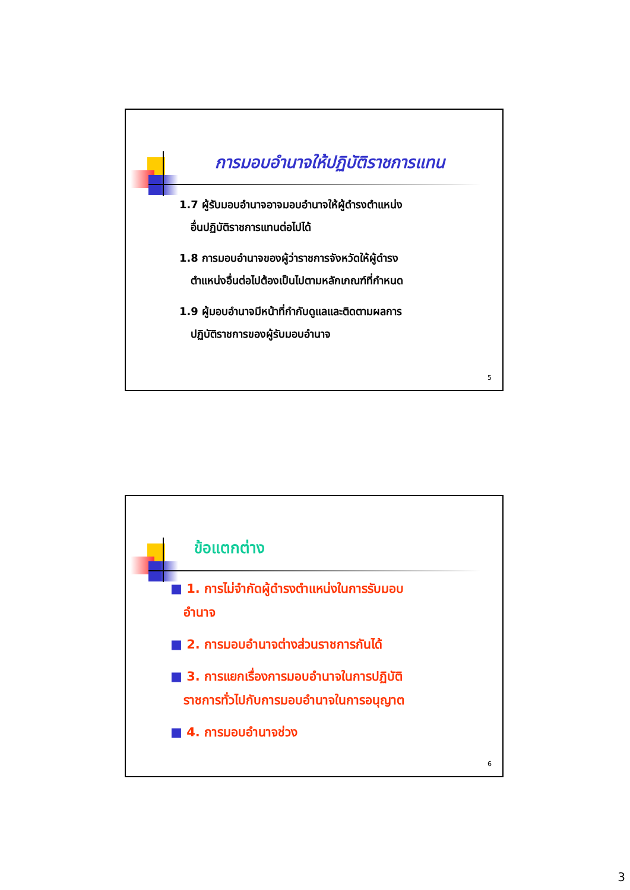การมอบอำนาจให้ปฏิบัติราชการแทน
1.7 ผู้รับมอบอำนาจอาจมอบอำนาจให้ผู้ดำรงตำแหน่ง
อื่นปฏิบัติราชการแทนต่อไปได้
1.8 การมอบอำนาจของผู้ว่าราชการจังหวัดให้ผู้ดำรง
ตำแหน่งอื่นต่อไปต้องเป็นไปตามหลักเกณฑ์ที่กำหนด
1.9 ผู้มอบอำนาจมีหน้าที่กำกับดูแลและติดตามผลการ
ปฏิบัติราชการของผู้รับมอบอำนาจ
5
ข้อแตกต่าง
■ 1. การไม่จำกัดผู้ดำรงตำแหน่งในการรับมอบ
อำนาจ
■ 2. การมอบอำนาจต่างส่วนราชการกันได้
■ 3. การแยกเรื่องการมอบอำนาจในการปฏิบัติ
ราชการทั่วไปกับการมอบอำนาจในการอนุญาต
■ 4. การมอบอำนาจช่วง
6
3